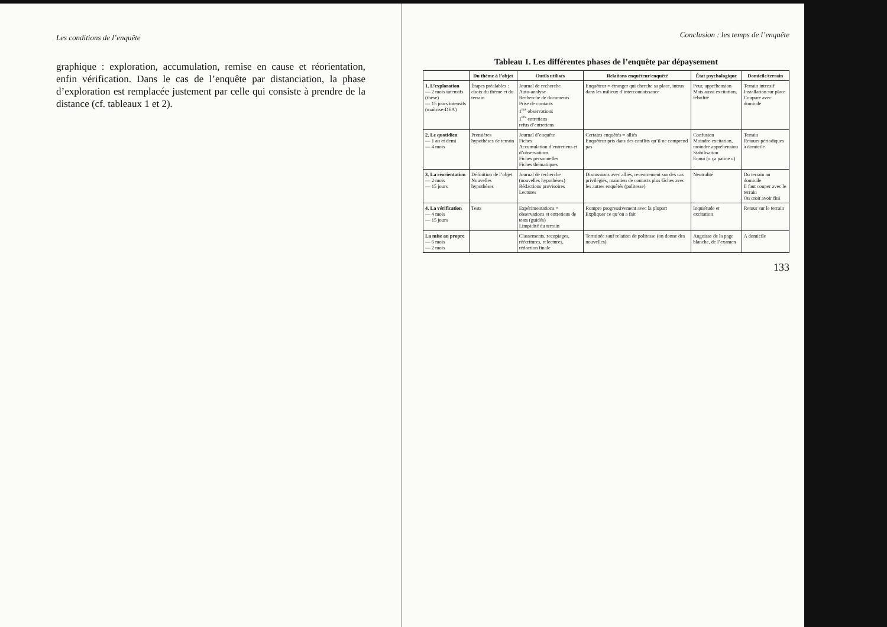Les conditions de l’enquête
graphique : exploration, accumulation, remise en cause et réorientation, enfin vérification. Dans le cas de l’enquête par distanciation, la phase d’exploration est remplacée justement par celle qui consiste à prendre de la distance (cf. tableaux 1 et 2).
Conclusion : les temps de l’enquête
Tableau 1. Les différentes phases de l’enquête par dépaysement
| | Du thème à l’objet | Outils utilisés | Relations enquêteur/enquêté | État psychologique | Domicile/terrain |
| --- | --- | --- | --- | --- | --- |
| 1. L’exploration — 2 mois intensifs (thèse) — 15 jours intensifs (maîtrise-DEA) | Étapes préalables : choix du thème et du terrain | Journal de recherche Auto-analyse Recherche de documents Prise de contacts 1<sup>res</sup> observations 1<sup>ers</sup> entretiens refus d’entretiens | Enquêteur = étranger qui cherche sa place, intrus dans les milieux d’interconnaissance | Peur, appréhension Mais aussi excitation, fébrilité | Terrain intensif Installation sur place Coupure avec domicile |
| 2. Le quotidien — 1 an et demi — 4 mois | Premières hypothèses de terrain | Journal d’enquête Fiches Accumulation d’entretiens et d’observations Fiches personnelles Fiches thématiques | Certains enquêtés = alliés Enquêteur pris dans des conflits qu’il ne comprend pas | Confusion Moindre excitation, moindre appréhension Stabilisation Ennui (« ça patine ») | Terrain Retours périodiques à domicile |
| 3. La réorientation — 2 mois — 15 jours | Définition de l’objet Nouvelles hypothèses | Journal de recherche (nouvelles hypothèses) Rédactions provisoires Lectures | Discussions avec alliés, recentrement sur des cas privilégiés, maintien de contacts plus lâches avec les autres enquêtés (politesse) | Neutralité | Du terrain au domicile Il faut couper avec le terrain On croit avoir fini |
| 4. La vérification — 4 mois — 15 jours | Tests | Expérimentations = observations et entretiens de tests (guidés) Limpidité du terrain | Rompre progressivement avec la plupart Expliquer ce qu’on a fait | Inquiétude et excitation | Retour sur le terrain |
| La mise au propre — 6 mois — 2 mois | | Classements, recopiages, réécritures, relectures, rédaction finale | Terminée sauf relation de politesse (on donne des nouvelles) | Angoisse de la page blanche, de l’examen | A domicile |
133